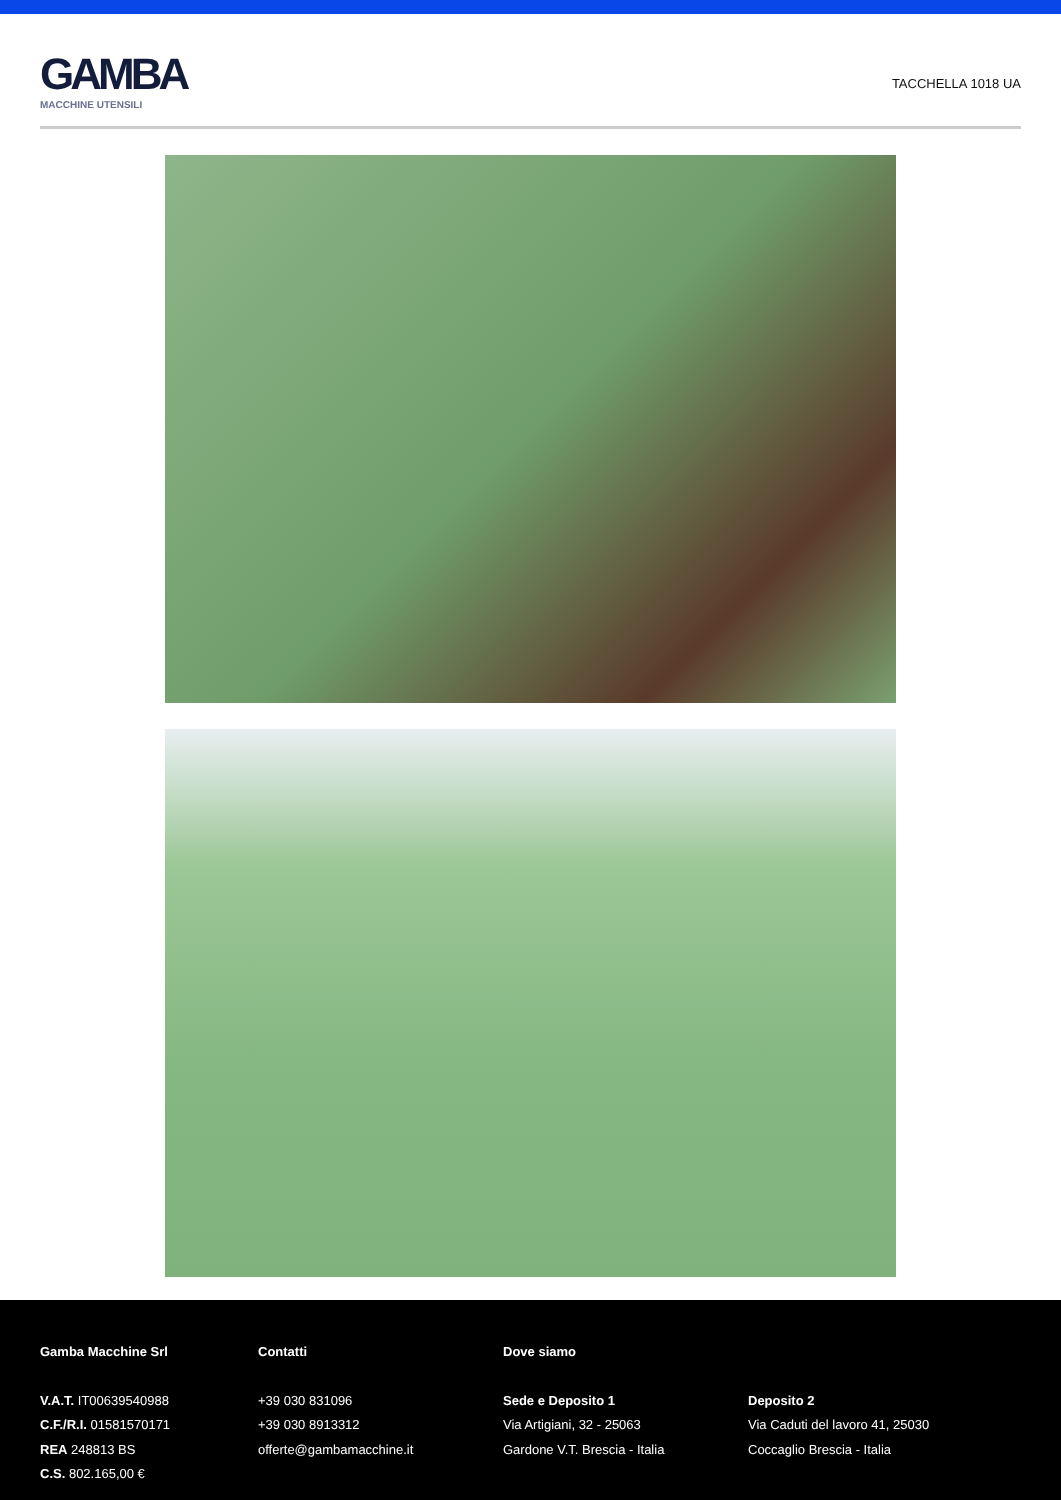GAMBA
MACCHINE UTENSILI
TACCHELLA 1018 UA
Gamba Macchine Srl
V.A.T. IT00639540988
C.F./R.I. 01581570171
REA 248813 BS
C.S. 802.165,00 €
Contatti
+39 030 831096
+39 030 8913312
offerte@gambamacchine.it
Dove siamo
Sede e Deposito 1
Via Artigiani, 32 - 25063
Gardone V.T. Brescia - Italia
Deposito 2
Via Caduti del lavoro 41, 25030
Coccaglio Brescia - Italia